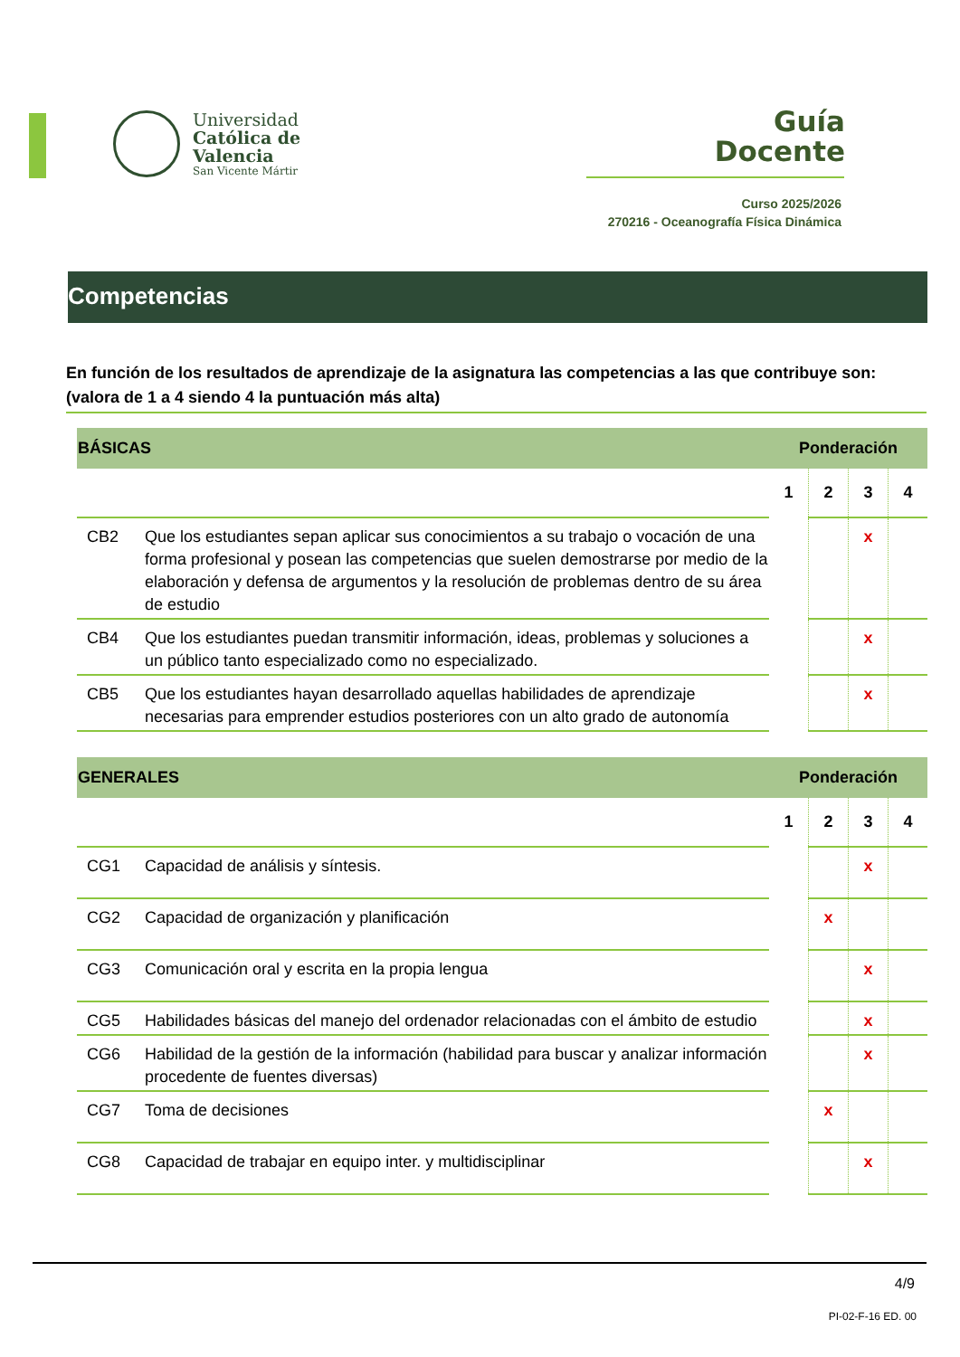Universidad
Católica de
Valencia
San Vicente Mártir
Guía
Docente
Curso 2025/2026
270216 - Oceanografía Física Dinámica
Competencias
En función de los resultados de aprendizaje de la asignatura las competencias a las que contribuye son: (valora de 1 a 4 siendo 4 la puntuación más alta)
| BÁSICAS | | Ponderación | | | |
| --- | --- | --- | --- | --- | --- |
| | | 1 | 2 | 3 | 4 |
| CB2 | Que los estudiantes sepan aplicar sus conocimientos a su trabajo o vocación de una forma profesional y posean las competencias que suelen demostrarse por medio de la elaboración y defensa de argumentos y la resolución de problemas dentro de su área de estudio | | | x | |
| CB4 | Que los estudiantes puedan transmitir información, ideas, problemas y soluciones a un público tanto especializado como no especializado. | | | x | |
| CB5 | Que los estudiantes hayan desarrollado aquellas habilidades de aprendizaje necesarias para emprender estudios posteriores con un alto grado de autonomía | | | x | |
| GENERALES | | Ponderación | | | |
| --- | --- | --- | --- | --- | --- |
| | | 1 | 2 | 3 | 4 |
| CG1 | Capacidad de análisis y síntesis. | | | x | |
| CG2 | Capacidad de organización y planificación | | x | | |
| CG3 | Comunicación oral y escrita en la propia lengua | | | x | |
| CG5 | Habilidades básicas del manejo del ordenador relacionadas con el ámbito de estudio | | | x | |
| CG6 | Habilidad de la gestión de la información (habilidad para buscar y analizar información procedente de fuentes diversas) | | | x | |
| CG7 | Toma de decisiones | | x | | |
| CG8 | Capacidad de trabajar en equipo inter. y multidisciplinar | | | x | |
4/9
PI-02-F-16 ED. 00